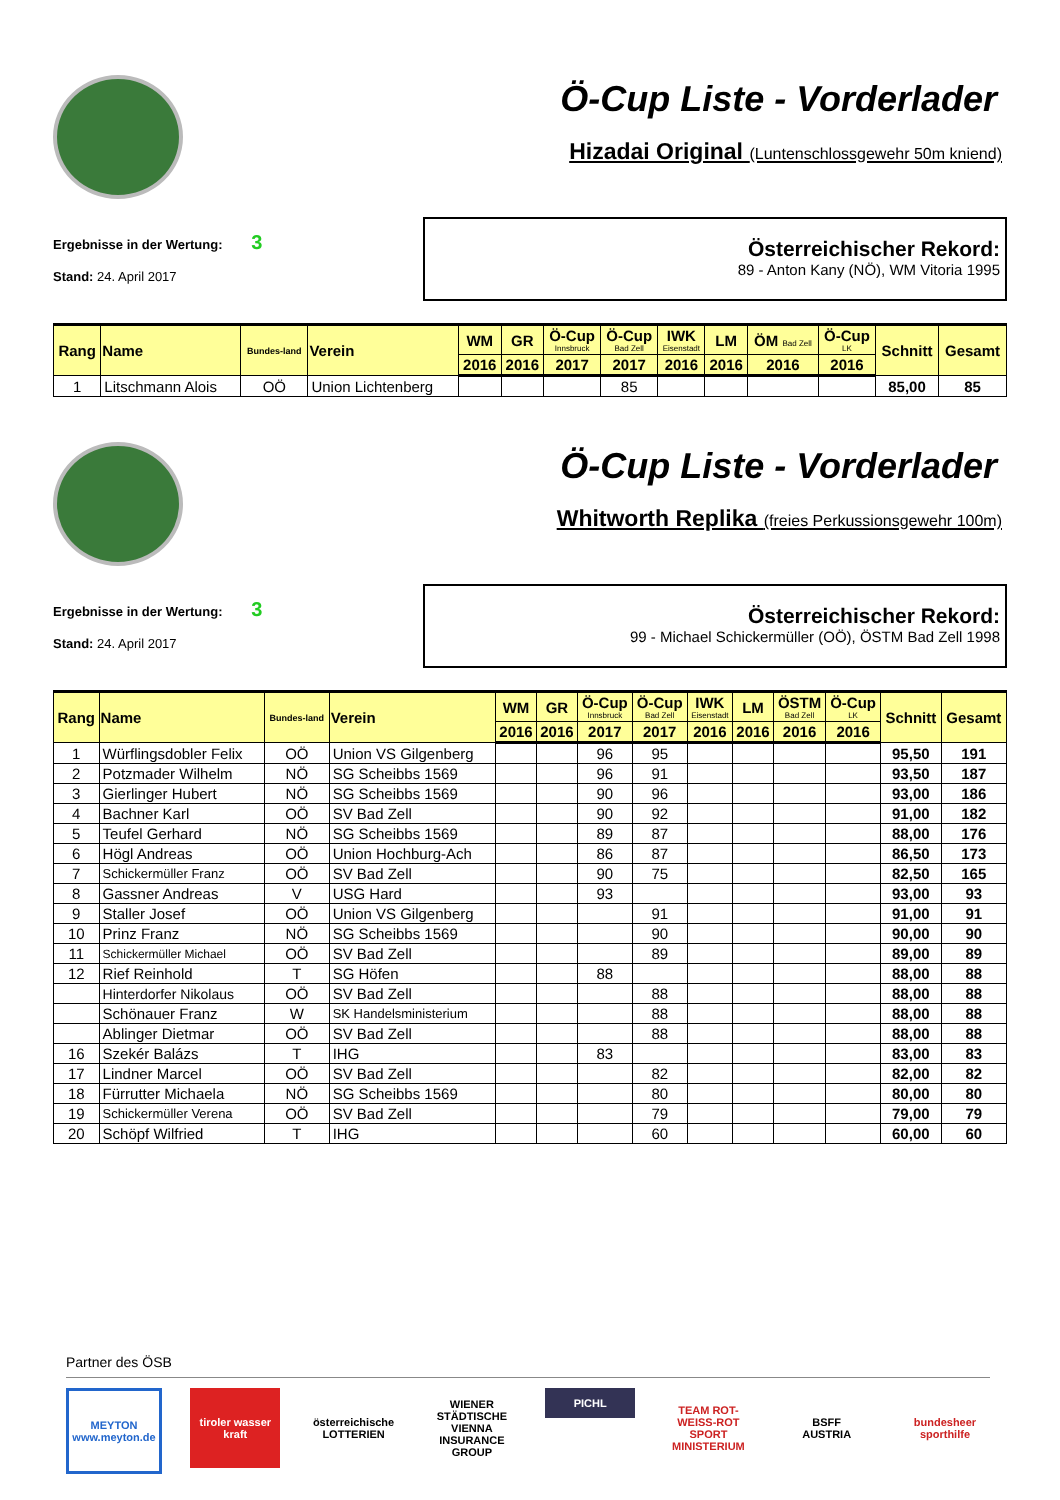Ö-Cup Liste - Vorderlader
Hizadai Original (Luntenschlossgewehr 50m kniend)
Ergebnisse in der Wertung: 3
Stand: 24. April 2017
Österreichischer Rekord:
89 - Anton Kany (NÖ), WM Vitoria 1995
| Rang | Name | Bundes-land | Verein | WM | GR | Ö-Cup Innsbruck | Ö-Cup Bad Zell | IWK Eisenstadt | LM | ÖM Bad Zell | Ö-Cup LK | Schnitt | Gesamt |
| --- | --- | --- | --- | --- | --- | --- | --- | --- | --- | --- | --- | --- | --- |
| | | | | 2016 | 2016 | 2017 | 2017 | 2016 | 2016 | 2016 | 2016 | | |
| 1 | Litschmann Alois | OÖ | Union Lichtenberg | | | | 85 | | | | | 85,00 | 85 |
Ö-Cup Liste - Vorderlader
Whitworth Replika (freies Perkussionsgewehr 100m)
Ergebnisse in der Wertung: 3
Stand: 24. April 2017
Österreichischer Rekord:
99 - Michael Schickermüller (OÖ), ÖSTM Bad Zell 1998
| Rang | Name | Bundes-land | Verein | WM | GR | Ö-Cup Innsbruck | Ö-Cup Bad Zell | IWK Eisenstadt | LM | ÖSTM Bad Zell | Ö-Cup LK | Schnitt | Gesamt |
| --- | --- | --- | --- | --- | --- | --- | --- | --- | --- | --- | --- | --- | --- |
| | | | | 2016 | 2016 | 2017 | 2017 | 2016 | 2016 | 2016 | 2016 | | |
| 1 | Würflingsdobler Felix | OÖ | Union VS Gilgenberg | | | 96 | 95 | | | | | 95,50 | 191 |
| 2 | Potzmader Wilhelm | NÖ | SG Scheibbs 1569 | | | 96 | 91 | | | | | 93,50 | 187 |
| 3 | Gierlinger Hubert | NÖ | SG Scheibbs 1569 | | | 90 | 96 | | | | | 93,00 | 186 |
| 4 | Bachner Karl | OÖ | SV Bad Zell | | | 90 | 92 | | | | | 91,00 | 182 |
| 5 | Teufel Gerhard | NÖ | SG Scheibbs 1569 | | | 89 | 87 | | | | | 88,00 | 176 |
| 6 | Högl Andreas | OÖ | Union Hochburg-Ach | | | 86 | 87 | | | | | 86,50 | 173 |
| 7 | Schickermüller Franz | OÖ | SV Bad Zell | | | 90 | 75 | | | | | 82,50 | 165 |
| 8 | Gassner Andreas | V | USG Hard | | | 93 | | | | | | 93,00 | 93 |
| 9 | Staller Josef | OÖ | Union VS Gilgenberg | | | | 91 | | | | | 91,00 | 91 |
| 10 | Prinz Franz | NÖ | SG Scheibbs 1569 | | | | 90 | | | | | 90,00 | 90 |
| 11 | Schickermüller Michael | OÖ | SV Bad Zell | | | | 89 | | | | | 89,00 | 89 |
| 12 | Rief Reinhold | T | SG Höfen | | | 88 | | | | | | 88,00 | 88 |
| | Hinterdorfer Nikolaus | OÖ | SV Bad Zell | | | | 88 | | | | | 88,00 | 88 |
| | Schönauer Franz | W | SK Handelsministerium | | | | 88 | | | | | 88,00 | 88 |
| | Ablinger Dietmar | OÖ | SV Bad Zell | | | | 88 | | | | | 88,00 | 88 |
| 16 | Szekér Balázs | T | IHG | | | 83 | | | | | | 83,00 | 83 |
| 17 | Lindner Marcel | OÖ | SV Bad Zell | | | | 82 | | | | | 82,00 | 82 |
| 18 | Fürrutter Michaela | NÖ | SG Scheibbs 1569 | | | | 80 | | | | | 80,00 | 80 |
| 19 | Schickermüller Verena | OÖ | SV Bad Zell | | | | 79 | | | | | 79,00 | 79 |
| 20 | Schöpf Wilfried | T | IHG | | | | 60 | | | | | 60,00 | 60 |
Partner des ÖSB
MEYTON
www.meyton.de
tiroler wasser kraft
österreichische LOTTERIEN
WIENER STÄDTISCHE
VIENNA INSURANCE GROUP
PICHL
TEAM ROT-WEISS-ROT
SPORT MINISTERIUM
BSFF
AUSTRIA
bundesheer
sporthilfe